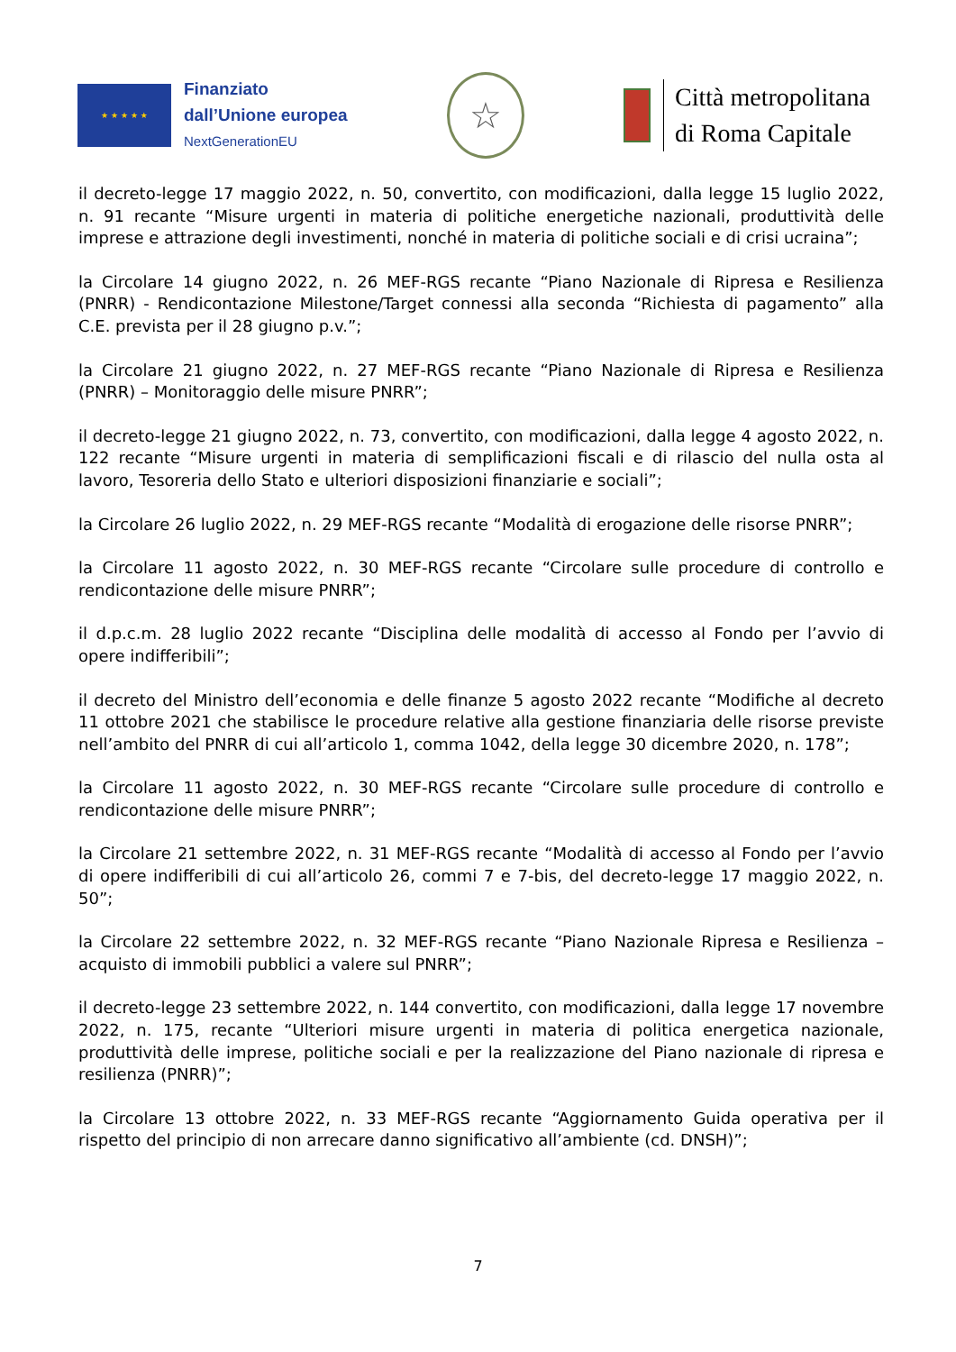★ ★ ★ ★ ★
Finanziato
dall’Unione europea
NextGenerationEU
☆
Città metropolitana
di Roma Capitale
il decreto-legge 17 maggio 2022, n. 50, convertito, con modificazioni, dalla legge 15 luglio 2022, n. 91 recante “Misure urgenti in materia di politiche energetiche nazionali, produttività delle imprese e attrazione degli investimenti, nonché in materia di politiche sociali e di crisi ucraina”;
la Circolare 14 giugno 2022, n. 26 MEF-RGS recante “Piano Nazionale di Ripresa e Resilienza (PNRR) - Rendicontazione Milestone/Target connessi alla seconda “Richiesta di pagamento” alla C.E. prevista per il 28 giugno p.v.”;
la Circolare 21 giugno 2022, n. 27 MEF-RGS recante “Piano Nazionale di Ripresa e Resilienza (PNRR) – Monitoraggio delle misure PNRR”;
il decreto-legge 21 giugno 2022, n. 73, convertito, con modificazioni, dalla legge 4 agosto 2022, n. 122 recante “Misure urgenti in materia di semplificazioni fiscali e di rilascio del nulla osta al lavoro, Tesoreria dello Stato e ulteriori disposizioni finanziarie e sociali”;
la Circolare 26 luglio 2022, n. 29 MEF-RGS recante “Modalità di erogazione delle risorse PNRR”;
la Circolare 11 agosto 2022, n. 30 MEF-RGS recante “Circolare sulle procedure di controllo e rendicontazione delle misure PNRR”;
il d.p.c.m. 28 luglio 2022 recante “Disciplina delle modalità di accesso al Fondo per l’avvio di opere indifferibili”;
il decreto del Ministro dell’economia e delle finanze 5 agosto 2022 recante “Modifiche al decreto 11 ottobre 2021 che stabilisce le procedure relative alla gestione finanziaria delle risorse previste nell’ambito del PNRR di cui all’articolo 1, comma 1042, della legge 30 dicembre 2020, n. 178”;
la Circolare 11 agosto 2022, n. 30 MEF-RGS recante “Circolare sulle procedure di controllo e rendicontazione delle misure PNRR”;
la Circolare 21 settembre 2022, n. 31 MEF-RGS recante “Modalità di accesso al Fondo per l’avvio di opere indifferibili di cui all’articolo 26, commi 7 e 7-bis, del decreto-legge 17 maggio 2022, n. 50”;
la Circolare 22 settembre 2022, n. 32 MEF-RGS recante “Piano Nazionale Ripresa e Resilienza – acquisto di immobili pubblici a valere sul PNRR”;
il decreto-legge 23 settembre 2022, n. 144 convertito, con modificazioni, dalla legge 17 novembre 2022, n. 175, recante “Ulteriori misure urgenti in materia di politica energetica nazionale, produttività delle imprese, politiche sociali e per la realizzazione del Piano nazionale di ripresa e resilienza (PNRR)”;
la Circolare 13 ottobre 2022, n. 33 MEF-RGS recante “Aggiornamento Guida operativa per il rispetto del principio di non arrecare danno significativo all’ambiente (cd. DNSH)”;
7